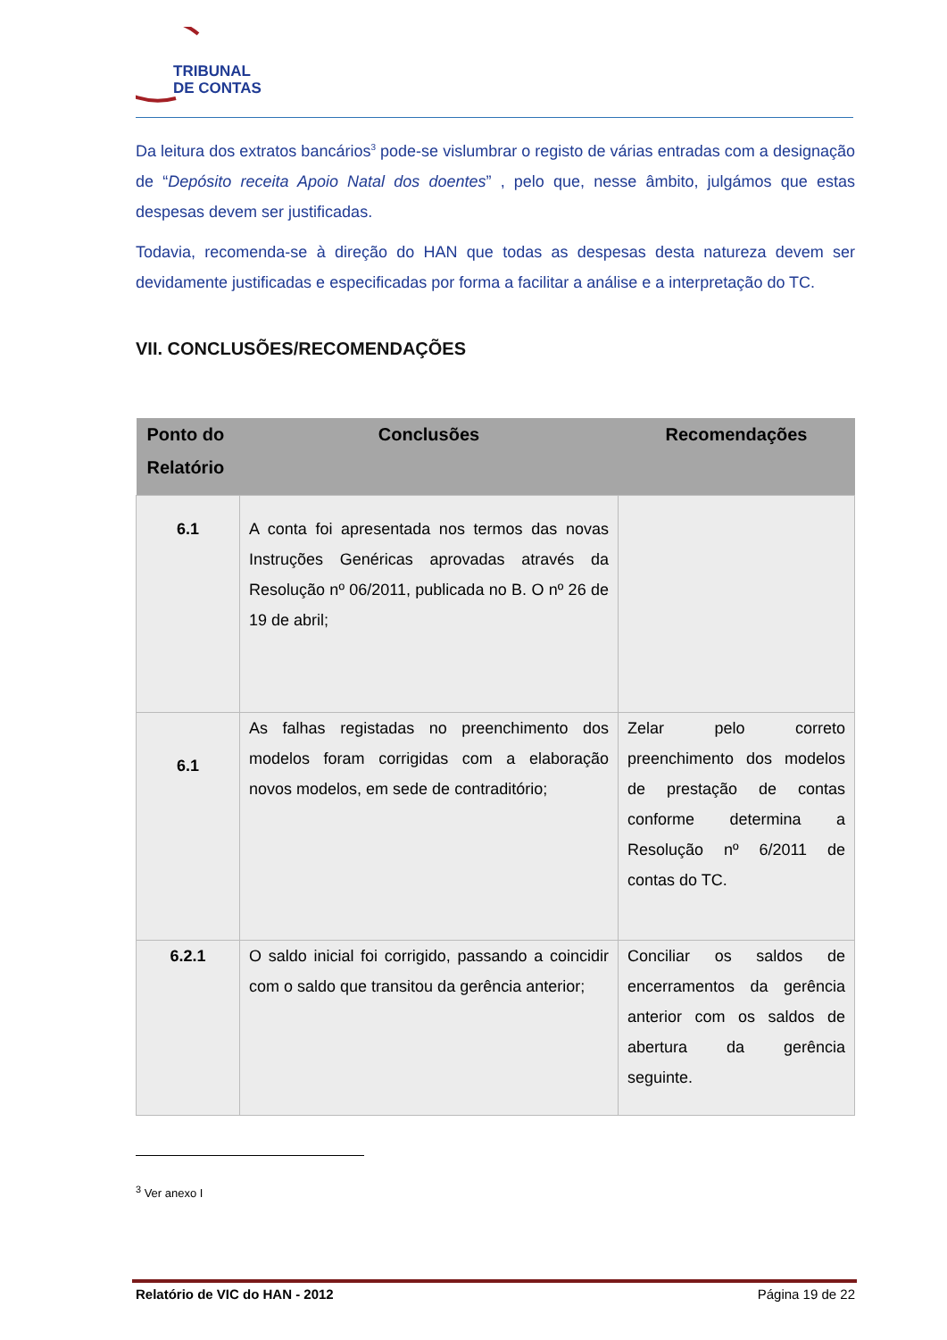TRIBUNAL
DE CONTAS
Da leitura dos extratos bancários<sup>3</sup> pode-se vislumbrar o registo de várias entradas com a designação de “Depósito receita Apoio Natal dos doentes” , pelo que, nesse âmbito, julgámos que estas despesas devem ser justificadas.
Todavia, recomenda-se à direção do HAN que todas as despesas desta natureza devem ser devidamente justificadas e especificadas por forma a facilitar a análise e a interpretação do TC.
VII. CONCLUSÕES/RECOMENDAÇÕES
| Ponto do Relatório | Conclusões | Recomendações |
| --- | --- | --- |
| 6.1 | A conta foi apresentada nos termos das novas Instruções Genéricas aprovadas através da Resolução nº 06/2011, publicada no B. O nº 26 de 19 de abril; | |
| 6.1 | As falhas registadas no preenchimento dos modelos foram corrigidas com a elaboração novos modelos, em sede de contraditório; | Zelar pelo correto preenchimento dos modelos de prestação de contas conforme determina a Resolução nº 6/2011 de contas do TC. |
| 6.2.1 | O saldo inicial foi corrigido, passando a coincidir com o saldo que transitou da gerência anterior; | Conciliar os saldos de encerramentos da gerência anterior com os saldos de abertura da gerência seguinte. |
<sup>3</sup> Ver anexo I
Relatório de VIC do HAN - 2012 Página 19 de 22